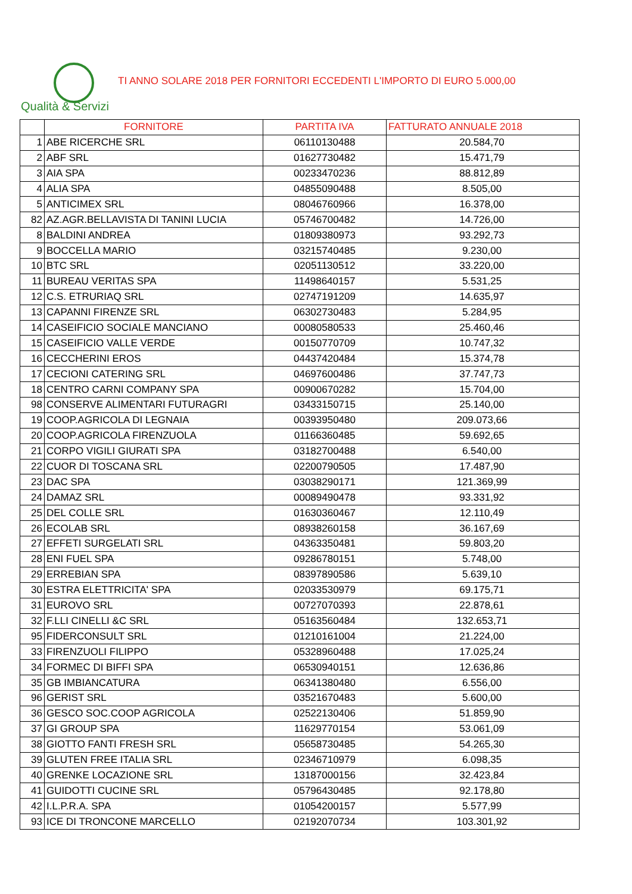Qualità & Servizi
TI ANNO SOLARE 2018 PER FORNITORI ECCEDENTI L'IMPORTO DI EURO 5.000,00
| | FORNITORE | PARTITA IVA | FATTURATO ANNUALE 2018 |
| --- | --- | --- | --- |
| 1 | ABE RICERCHE SRL | 06110130488 | 20.584,70 |
| 2 | ABF SRL | 01627730482 | 15.471,79 |
| 3 | AIA SPA | 00233470236 | 88.812,89 |
| 4 | ALIA SPA | 04855090488 | 8.505,00 |
| 5 | ANTICIMEX SRL | 08046760966 | 16.378,00 |
| 82 | AZ.AGR.BELLAVISTA DI TANINI LUCIA | 05746700482 | 14.726,00 |
| 8 | BALDINI ANDREA | 01809380973 | 93.292,73 |
| 9 | BOCCELLA MARIO | 03215740485 | 9.230,00 |
| 10 | BTC SRL | 02051130512 | 33.220,00 |
| 11 | BUREAU VERITAS SPA | 11498640157 | 5.531,25 |
| 12 | C.S. ETRURIAQ SRL | 02747191209 | 14.635,97 |
| 13 | CAPANNI FIRENZE SRL | 06302730483 | 5.284,95 |
| 14 | CASEIFICIO SOCIALE MANCIANO | 00080580533 | 25.460,46 |
| 15 | CASEIFICIO VALLE VERDE | 00150770709 | 10.747,32 |
| 16 | CECCHERINI EROS | 04437420484 | 15.374,78 |
| 17 | CECIONI CATERING SRL | 04697600486 | 37.747,73 |
| 18 | CENTRO CARNI COMPANY SPA | 00900670282 | 15.704,00 |
| 98 | CONSERVE ALIMENTARI FUTURAGRI | 03433150715 | 25.140,00 |
| 19 | COOP.AGRICOLA DI LEGNAIA | 00393950480 | 209.073,66 |
| 20 | COOP.AGRICOLA FIRENZUOLA | 01166360485 | 59.692,65 |
| 21 | CORPO VIGILI GIURATI SPA | 03182700488 | 6.540,00 |
| 22 | CUOR DI TOSCANA SRL | 02200790505 | 17.487,90 |
| 23 | DAC SPA | 03038290171 | 121.369,99 |
| 24 | DAMAZ SRL | 00089490478 | 93.331,92 |
| 25 | DEL COLLE SRL | 01630360467 | 12.110,49 |
| 26 | ECOLAB SRL | 08938260158 | 36.167,69 |
| 27 | EFFETI SURGELATI SRL | 04363350481 | 59.803,20 |
| 28 | ENI FUEL SPA | 09286780151 | 5.748,00 |
| 29 | ERREBIAN SPA | 08397890586 | 5.639,10 |
| 30 | ESTRA ELETTRICITA' SPA | 02033530979 | 69.175,71 |
| 31 | EUROVO SRL | 00727070393 | 22.878,61 |
| 32 | F.LLI CINELLI &C SRL | 05163560484 | 132.653,71 |
| 95 | FIDERCONSULT SRL | 01210161004 | 21.224,00 |
| 33 | FIRENZUOLI FILIPPO | 05328960488 | 17.025,24 |
| 34 | FORMEC DI BIFFI SPA | 06530940151 | 12.636,86 |
| 35 | GB IMBIANCATURA | 06341380480 | 6.556,00 |
| 96 | GERIST SRL | 03521670483 | 5.600,00 |
| 36 | GESCO SOC.COOP AGRICOLA | 02522130406 | 51.859,90 |
| 37 | GI GROUP SPA | 11629770154 | 53.061,09 |
| 38 | GIOTTO FANTI FRESH SRL | 05658730485 | 54.265,30 |
| 39 | GLUTEN FREE ITALIA SRL | 02346710979 | 6.098,35 |
| 40 | GRENKE LOCAZIONE SRL | 13187000156 | 32.423,84 |
| 41 | GUIDOTTI CUCINE SRL | 05796430485 | 92.178,80 |
| 42 | I.L.P.R.A. SPA | 01054200157 | 5.577,99 |
| 93 | ICE DI TRONCONE MARCELLO | 02192070734 | 103.301,92 |